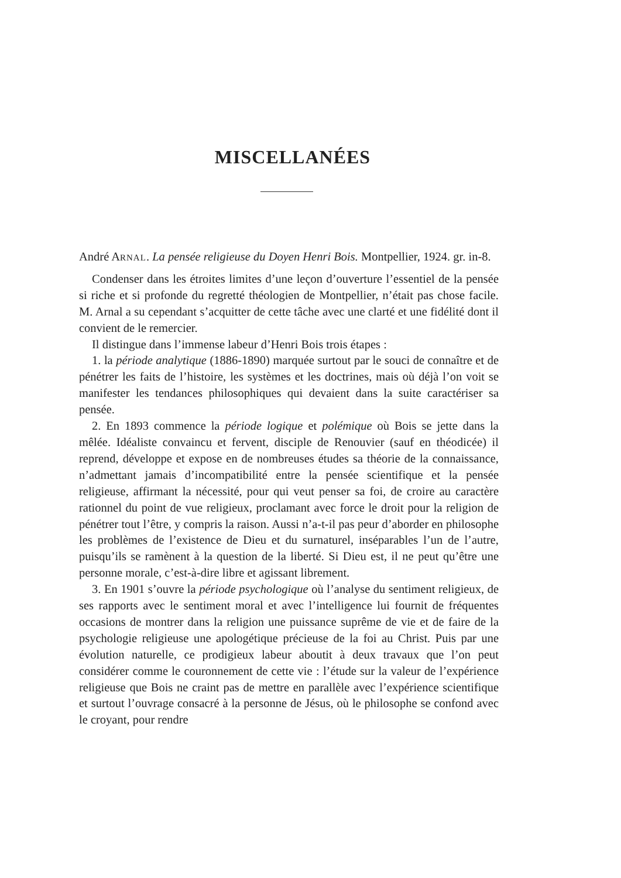MISCELLANÉES
André ARNAL. La pensée religieuse du Doyen Henri Bois. Montpellier, 1924. gr. in-8.
Condenser dans les étroites limites d’une leçon d’ouverture l’essentiel de la pensée si riche et si profonde du regretté théologien de Montpellier, n’était pas chose facile. M. Arnal a su cependant s’acquitter de cette tâche avec une clarté et une fidélité dont il convient de le remercier.
Il distingue dans l’immense labeur d’Henri Bois trois étapes :
1. la période analytique (1886-1890) marquée surtout par le souci de connaître et de pénétrer les faits de l’histoire, les systèmes et les doctrines, mais où déjà l’on voit se manifester les tendances philosophiques qui devaient dans la suite caractériser sa pensée.
2. En 1893 commence la période logique et polémique où Bois se jette dans la mêlée. Idéaliste convaincu et fervent, disciple de Renouvier (sauf en théodicée) il reprend, développe et expose en de nombreuses études sa théorie de la connaissance, n’admettant jamais d’incompatibilité entre la pensée scientifique et la pensée religieuse, affirmant la nécessité, pour qui veut penser sa foi, de croire au caractère rationnel du point de vue religieux, proclamant avec force le droit pour la religion de pénétrer tout l’être, y compris la raison. Aussi n’a-t-il pas peur d’aborder en philosophe les problèmes de l’existence de Dieu et du surnaturel, inséparables l’un de l’autre, puisqu’ils se ramènent à la question de la liberté. Si Dieu est, il ne peut qu’être une personne morale, c’est-à-dire libre et agissant librement.
3. En 1901 s’ouvre la période psychologique où l’analyse du sentiment religieux, de ses rapports avec le sentiment moral et avec l’intelligence lui fournit de fréquentes occasions de montrer dans la religion une puissance suprême de vie et de faire de la psychologie religieuse une apologétique précieuse de la foi au Christ. Puis par une évolution naturelle, ce prodigieux labeur aboutit à deux travaux que l’on peut considérer comme le couronnement de cette vie : l’étude sur la valeur de l’expérience religieuse que Bois ne craint pas de mettre en parallèle avec l’expérience scientifique et surtout l’ouvrage consacré à la personne de Jésus, où le philosophe se confond avec le croyant, pour rendre